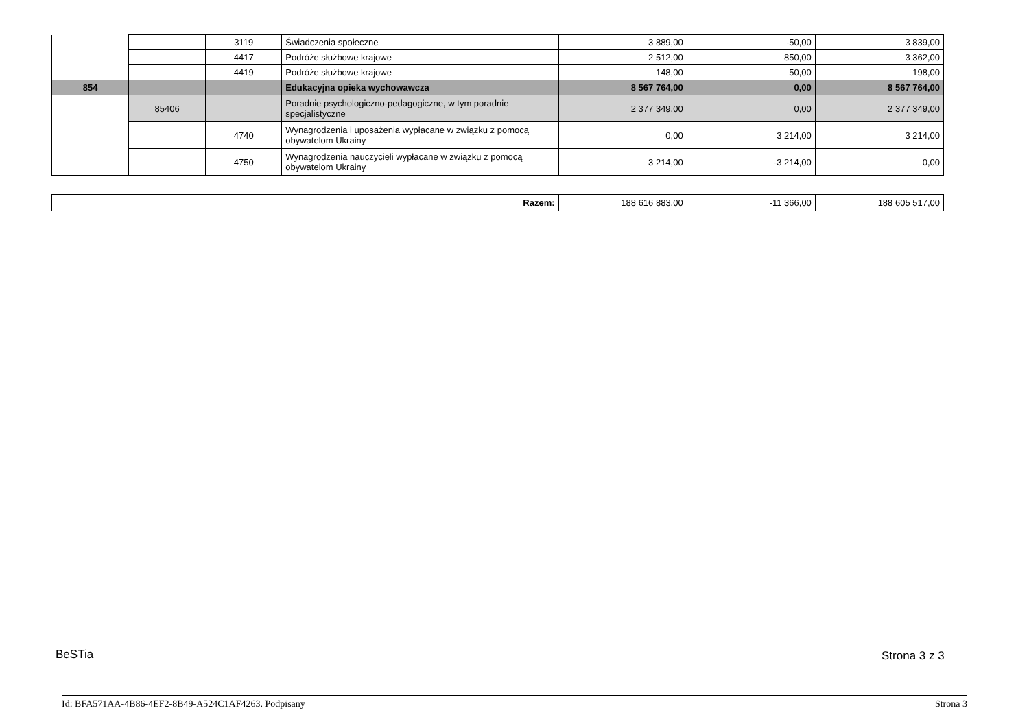| | | 3119 | Świadczenia społeczne | 3 889,00 | -50,00 | 3 839,00 |
| | | 4417 | Podróże służbowe krajowe | 2 512,00 | 850,00 | 3 362,00 |
| | | 4419 | Podróże służbowe krajowe | 148,00 | 50,00 | 198,00 |
| 854 | | | Edukacyjna opieka wychowawcza | 8 567 764,00 | 0,00 | 8 567 764,00 |
| | 85406 | | Poradnie psychologiczno-pedagogiczne, w tym poradnie specjalistyczne | 2 377 349,00 | 0,00 | 2 377 349,00 |
| | | 4740 | Wynagrodzenia i uposażenia wypłacane w związku z pomocą obywatelom Ukrainy | 0,00 | 3 214,00 | 3 214,00 |
| | | 4750 | Wynagrodzenia nauczycieli wypłacane w związku z pomocą obywatelom Ukrainy | 3 214,00 | -3 214,00 | 0,00 |
| Razem: | 188 616 883,00 | -11 366,00 | 188 605 517,00 |
BeSTia Strona 3 z 3
Id: BFA571AA-4B86-4EF2-8B49-A524C1AF4263. Podpisany Strona 3